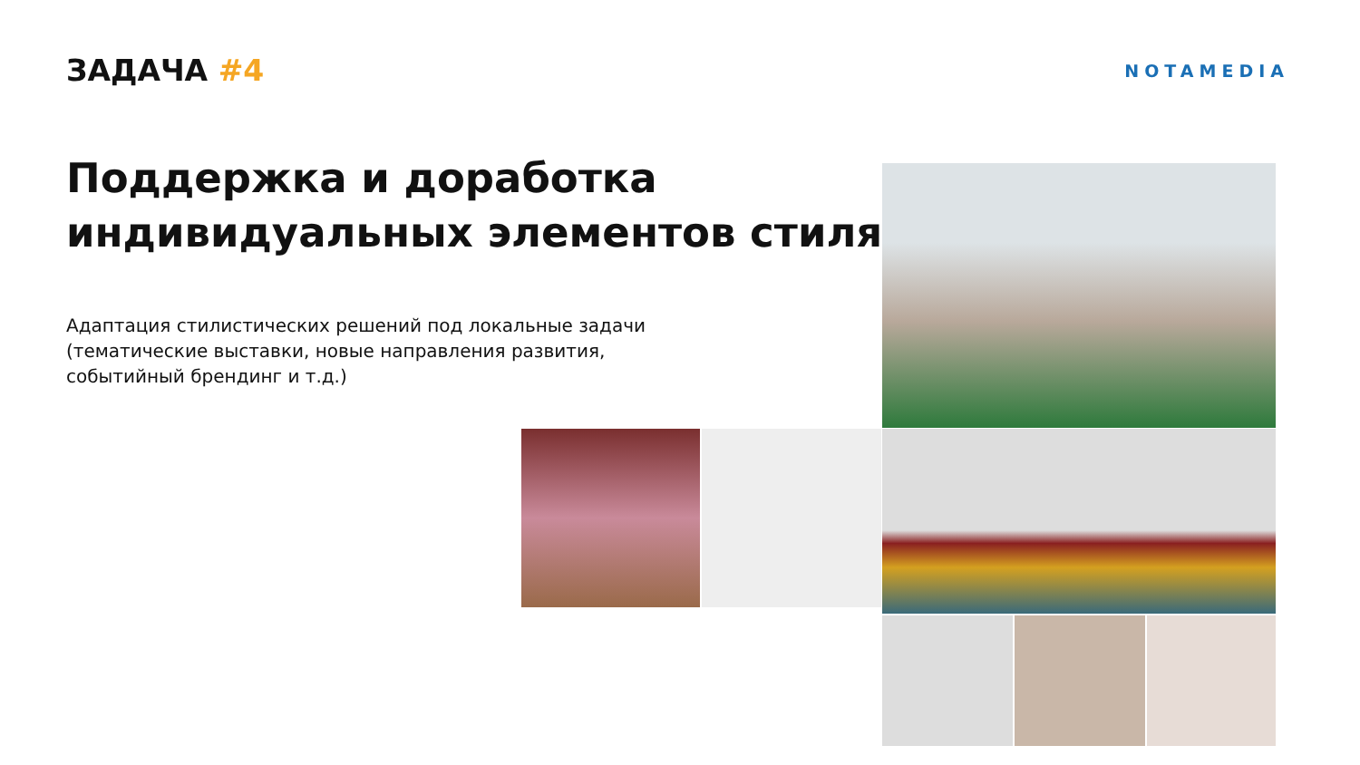ЗАДАЧА #4
NOTAMEDIA
Поддержка и доработка
индивидуальных элементов стиля
Адаптация стилистических решений под локальные задачи
(тематические выставки, новые направления развития,
событийный брендинг и т.д.)